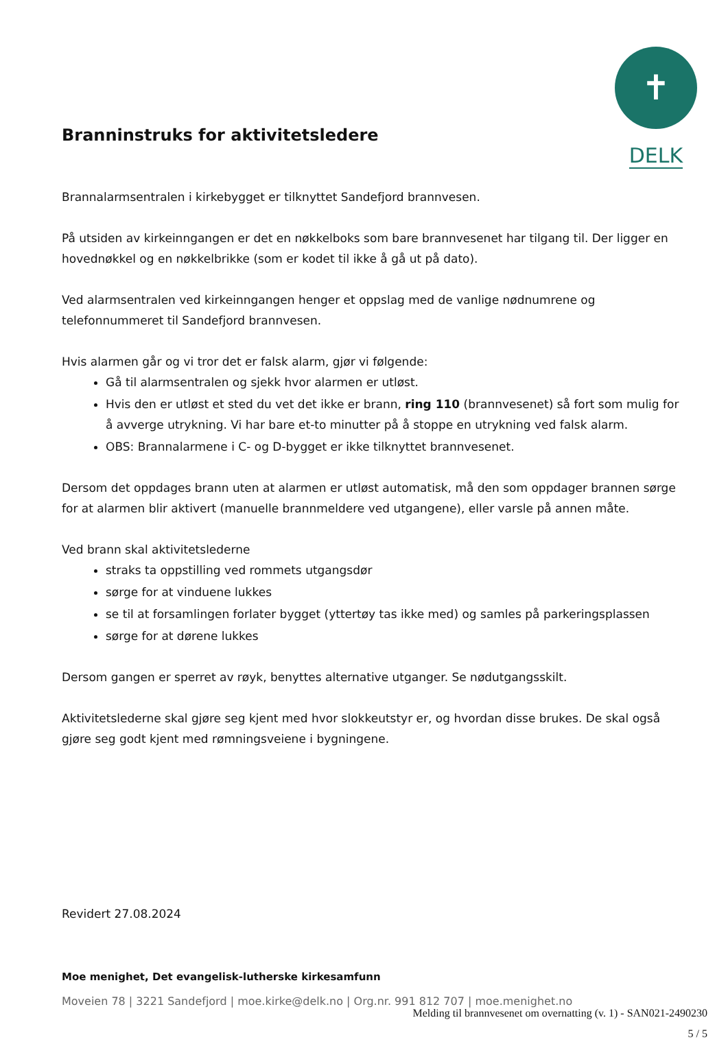✝
DELK
Branninstruks for aktivitetsledere
Brannalarmsentralen i kirkebygget er tilknyttet Sandefjord brannvesen.
På utsiden av kirkeinngangen er det en nøkkelboks som bare brannvesenet har tilgang til. Der ligger en hovednøkkel og en nøkkelbrikke (som er kodet til ikke å gå ut på dato).
Ved alarmsentralen ved kirkeinngangen henger et oppslag med de vanlige nødnumrene og telefonnummeret til Sandefjord brannvesen.
Hvis alarmen går og vi tror det er falsk alarm, gjør vi følgende:
Gå til alarmsentralen og sjekk hvor alarmen er utløst.
Hvis den er utløst et sted du vet det ikke er brann, ring 110 (brannvesenet) så fort som mulig for å avverge utrykning. Vi har bare et-to minutter på å stoppe en utrykning ved falsk alarm.
OBS: Brannalarmene i C- og D-bygget er ikke tilknyttet brannvesenet.
Dersom det oppdages brann uten at alarmen er utløst automatisk, må den som oppdager brannen sørge for at alarmen blir aktivert (manuelle brannmeldere ved utgangene), eller varsle på annen måte.
Ved brann skal aktivitetslederne
straks ta oppstilling ved rommets utgangsdør
sørge for at vinduene lukkes
se til at forsamlingen forlater bygget (yttertøy tas ikke med) og samles på parkeringsplassen
sørge for at dørene lukkes
Dersom gangen er sperret av røyk, benyttes alternative utganger. Se nødutgangsskilt.
Aktivitetslederne skal gjøre seg kjent med hvor slokkeutstyr er, og hvordan disse brukes. De skal også gjøre seg godt kjent med rømningsveiene i bygningene.
Revidert 27.08.2024
Moe menighet, Det evangelisk-lutherske kirkesamfunn
Moveien 78 | 3221 Sandefjord | moe.kirke@delk.no | Org.nr. 991 812 707 | moe.menighet.no
Melding til brannvesenet om overnatting (v. 1) - SAN021-2490230
5 / 5